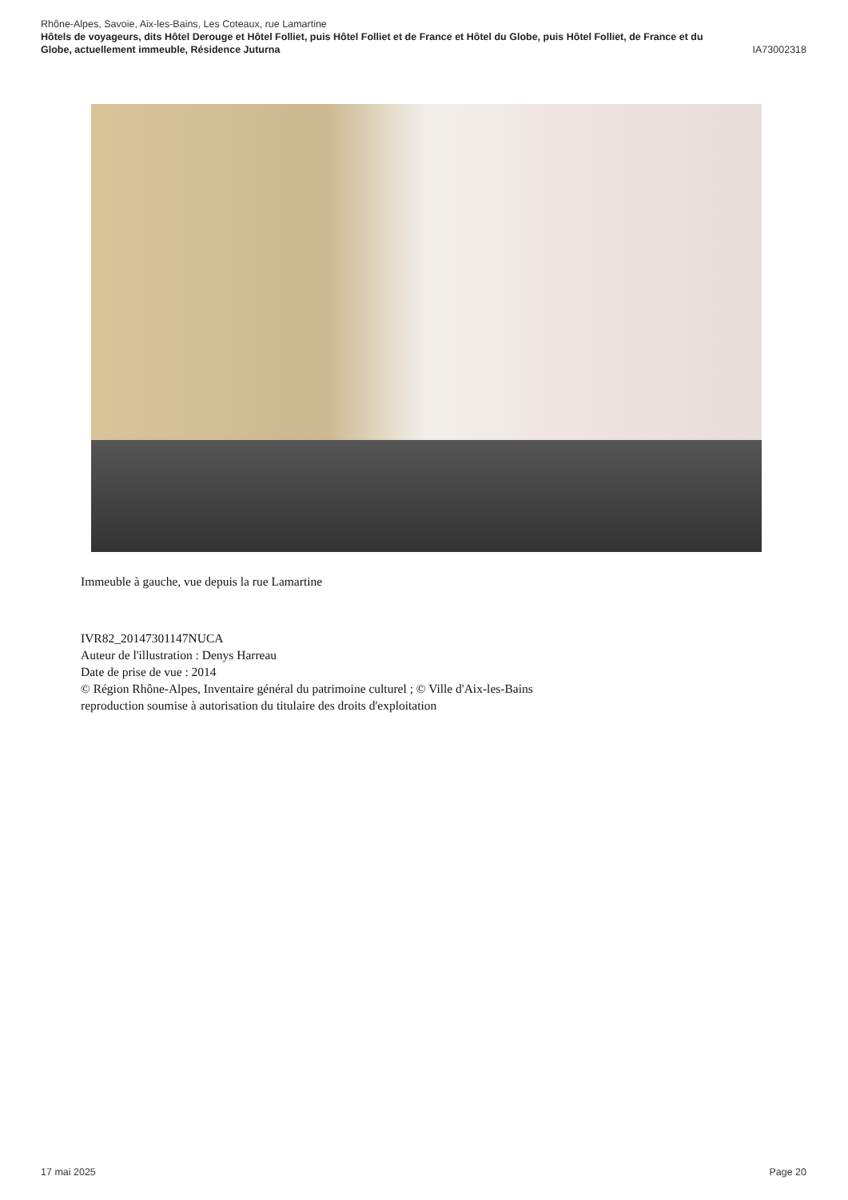Rhône-Alpes, Savoie, Aix-les-Bains, Les Coteaux, rue Lamartine
Hôtels de voyageurs, dits Hôtel Derouge et Hôtel Folliet, puis Hôtel Folliet et de France et Hôtel du Globe, puis Hôtel Folliet, de France et du
Globe, actuellement immeuble, Résidence Juturna IA73002318
Immeuble à gauche, vue depuis la rue Lamartine
IVR82_20147301147NUCA
Auteur de l'illustration : Denys Harreau
Date de prise de vue : 2014
© Région Rhône-Alpes, Inventaire général du patrimoine culturel ; © Ville d'Aix-les-Bains
reproduction soumise à autorisation du titulaire des droits d'exploitation
17 mai 2025 Page 20